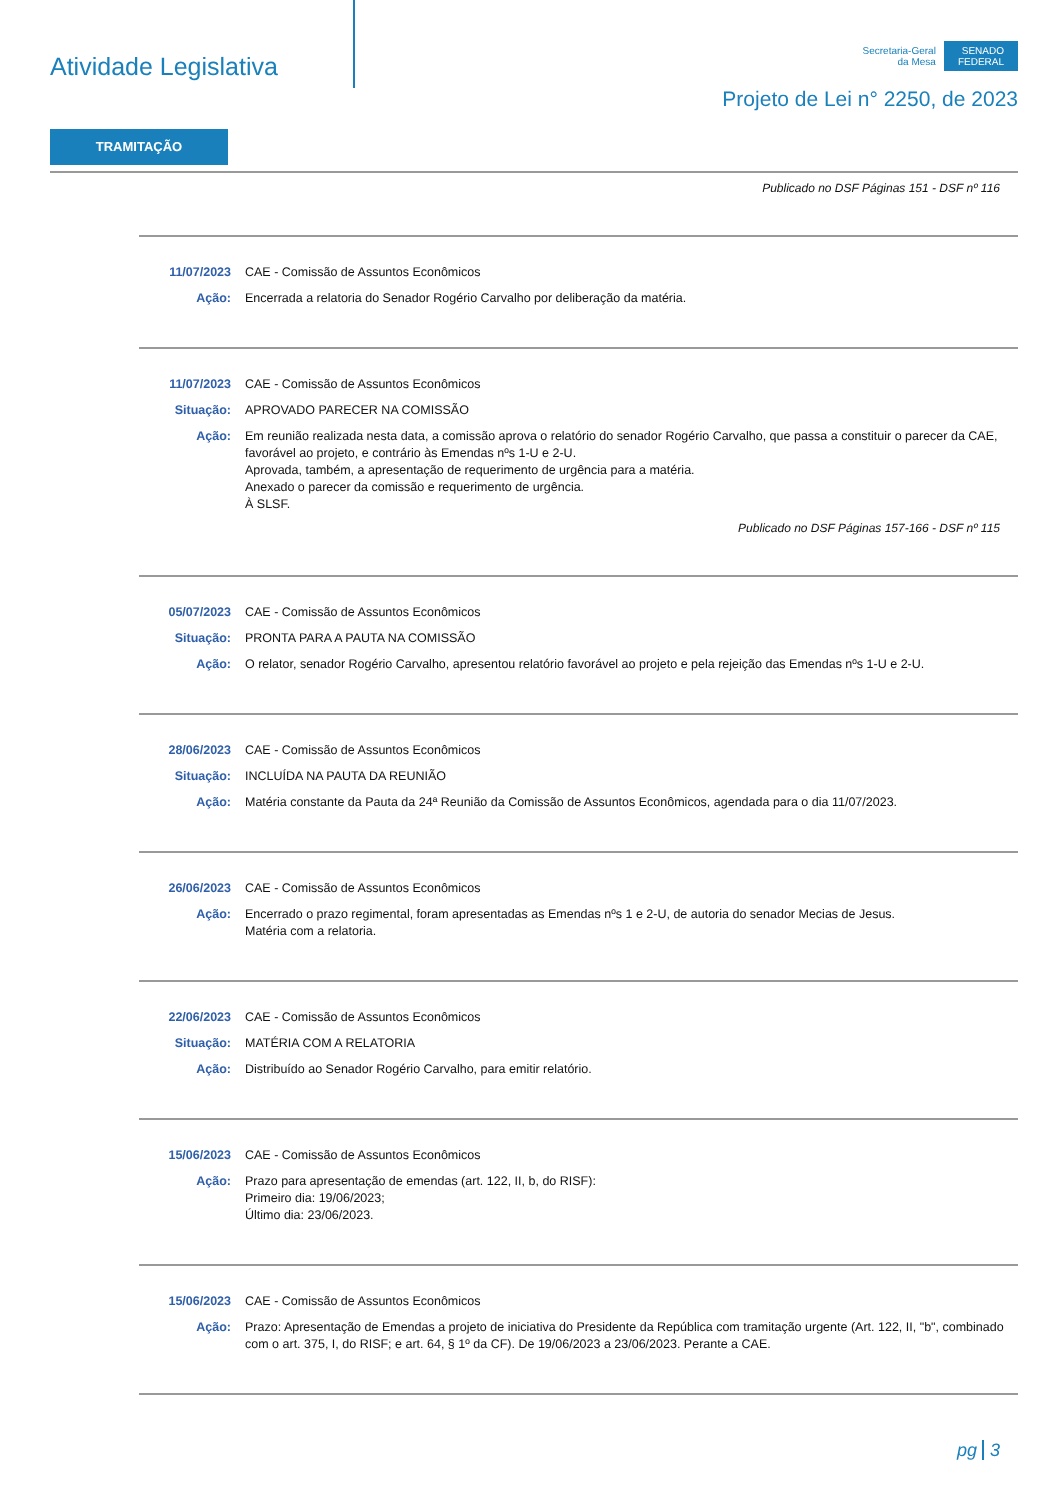Atividade Legislativa
Secretaria-Geral
da Mesa
SENADO
FEDERAL
Projeto de Lei n° 2250, de 2023
TRAMITAÇÃO
Publicado no DSF Páginas 151 - DSF nº 116
11/07/2023 CAE - Comissão de Assuntos Econômicos
Ação: Encerrada a relatoria do Senador Rogério Carvalho por deliberação da matéria.
11/07/2023 CAE - Comissão de Assuntos Econômicos
Situação: APROVADO PARECER NA COMISSÃO
Ação: Em reunião realizada nesta data, a comissão aprova o relatório do senador Rogério Carvalho, que passa a constituir o parecer da CAE, favorável ao projeto, e contrário às Emendas nºs 1-U e 2-U.
Aprovada, também, a apresentação de requerimento de urgência para a matéria.
Anexado o parecer da comissão e requerimento de urgência.
À SLSF.
Publicado no DSF Páginas 157-166 - DSF nº 115
05/07/2023 CAE - Comissão de Assuntos Econômicos
Situação: PRONTA PARA A PAUTA NA COMISSÃO
Ação: O relator, senador Rogério Carvalho, apresentou relatório favorável ao projeto e pela rejeição das Emendas nºs 1-U e 2-U.
28/06/2023 CAE - Comissão de Assuntos Econômicos
Situação: INCLUÍDA NA PAUTA DA REUNIÃO
Ação: Matéria constante da Pauta da 24ª Reunião da Comissão de Assuntos Econômicos, agendada para o dia 11/07/2023.
26/06/2023 CAE - Comissão de Assuntos Econômicos
Ação: Encerrado o prazo regimental, foram apresentadas as Emendas nºs 1 e 2-U, de autoria do senador Mecias de Jesus.
Matéria com a relatoria.
22/06/2023 CAE - Comissão de Assuntos Econômicos
Situação: MATÉRIA COM A RELATORIA
Ação: Distribuído ao Senador Rogério Carvalho, para emitir relatório.
15/06/2023 CAE - Comissão de Assuntos Econômicos
Ação: Prazo para apresentação de emendas (art. 122, II, b, do RISF):
Primeiro dia: 19/06/2023;
Último dia: 23/06/2023.
15/06/2023 CAE - Comissão de Assuntos Econômicos
Ação: Prazo: Apresentação de Emendas a projeto de iniciativa do Presidente da República com tramitação urgente (Art. 122, II, "b", combinado com o art. 375, I, do RISF; e art. 64, § 1º da CF). De 19/06/2023 a 23/06/2023. Perante a CAE.
pg 3